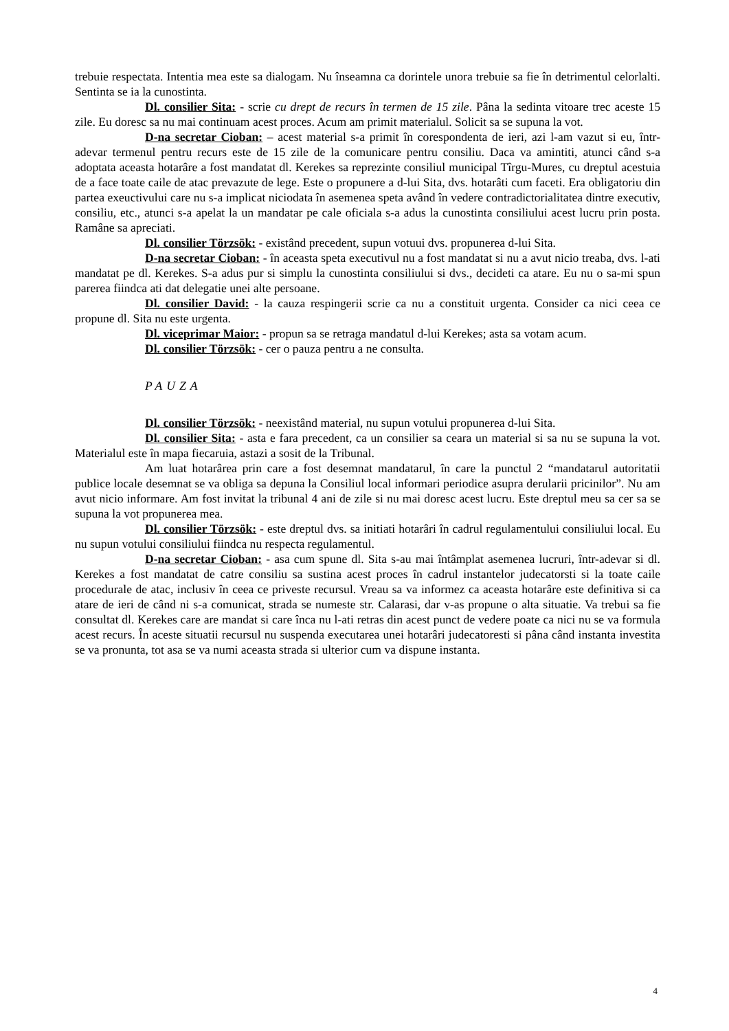trebuie respectata. Intentia mea este sa dialogam. Nu înseamna ca dorintele unora trebuie sa fie în detrimentul celorlalti. Sentinta se ia la cunostinta.
Dl. consilier Sita: - scrie cu drept de recurs în termen de 15 zile. Pâna la sedinta vitoare trec aceste 15 zile. Eu doresc sa nu mai continuam acest proces. Acum am primit materialul. Solicit sa se supuna la vot.
D-na secretar Cioban: – acest material s-a primit în corespondenta de ieri, azi l-am vazut si eu, într-adevar termenul pentru recurs este de 15 zile de la comunicare pentru consiliu. Daca va amintiti, atunci când s-a adoptata aceasta hotarâre a fost mandatat dl. Kerekes sa reprezinte consiliul municipal Tîrgu-Mures, cu dreptul acestuia de a face toate caile de atac prevazute de lege. Este o propunere a d-lui Sita, dvs. hotarâti cum faceti. Era obligatoriu din partea exeuctivului care nu s-a implicat niciodata în asemenea speta având în vedere contradictorialitatea dintre executiv, consiliu, etc., atunci s-a apelat la un mandatar pe cale oficiala s-a adus la cunostinta consiliului acest lucru prin posta. Ramâne sa apreciati.
Dl. consilier Törzsök: - existând precedent, supun votuui dvs. propunerea d-lui Sita.
D-na secretar Cioban: - în aceasta speta executivul nu a fost mandatat si nu a avut nicio treaba, dvs. l-ati mandatat pe dl. Kerekes. S-a adus pur si simplu la cunostinta consiliului si dvs., decideti ca atare. Eu nu o sa-mi spun parerea fiindca ati dat delegatie unei alte persoane.
Dl. consilier David: - la cauza respingerii scrie ca nu a constituit urgenta. Consider ca nici ceea ce propune dl. Sita nu este urgenta.
Dl. viceprimar Maior: - propun sa se retraga mandatul d-lui Kerekes; asta sa votam acum.
Dl. consilier Törzsök: - cer o pauza pentru a ne consulta.
PAUZA
Dl. consilier Törzsök: - neexistând material, nu supun votului propunerea d-lui Sita.
Dl. consilier Sita: - asta e fara precedent, ca un consilier sa ceara un material si sa nu se supuna la vot. Materialul este în mapa fiecaruia, astazi a sosit de la Tribunal.
Am luat hotarârea prin care a fost desemnat mandatarul, în care la punctul 2 “mandatarul autoritatii publice locale desemnat se va obliga sa depuna la Consiliul local informari periodice asupra derularii pricinilor”. Nu am avut nicio informare. Am fost invitat la tribunal 4 ani de zile si nu mai doresc acest lucru. Este dreptul meu sa cer sa se supuna la vot propunerea mea.
Dl. consilier Törzsök: - este dreptul dvs. sa initiati hotarâri în cadrul regulamentului consiliului local. Eu nu supun votului consiliului fiindca nu respecta regulamentul.
D-na secretar Cioban: - asa cum spune dl. Sita s-au mai întâmplat asemenea lucruri, într-adevar si dl. Kerekes a fost mandatat de catre consiliu sa sustina acest proces în cadrul instantelor judecatorsti si la toate caile procedurale de atac, inclusiv în ceea ce priveste recursul. Vreau sa va informez ca aceasta hotarâre este definitiva si ca atare de ieri de când ni s-a comunicat, strada se numeste str. Calarasi, dar v-as propune o alta situatie. Va trebui sa fie consultat dl. Kerekes care are mandat si care înca nu l-ati retras din acest punct de vedere poate ca nici nu se va formula acest recurs. În aceste situatii recursul nu suspenda executarea unei hotarâri judecatoresti si pâna când instanta investita se va pronunta, tot asa se va numi aceasta strada si ulterior cum va dispune instanta.
4